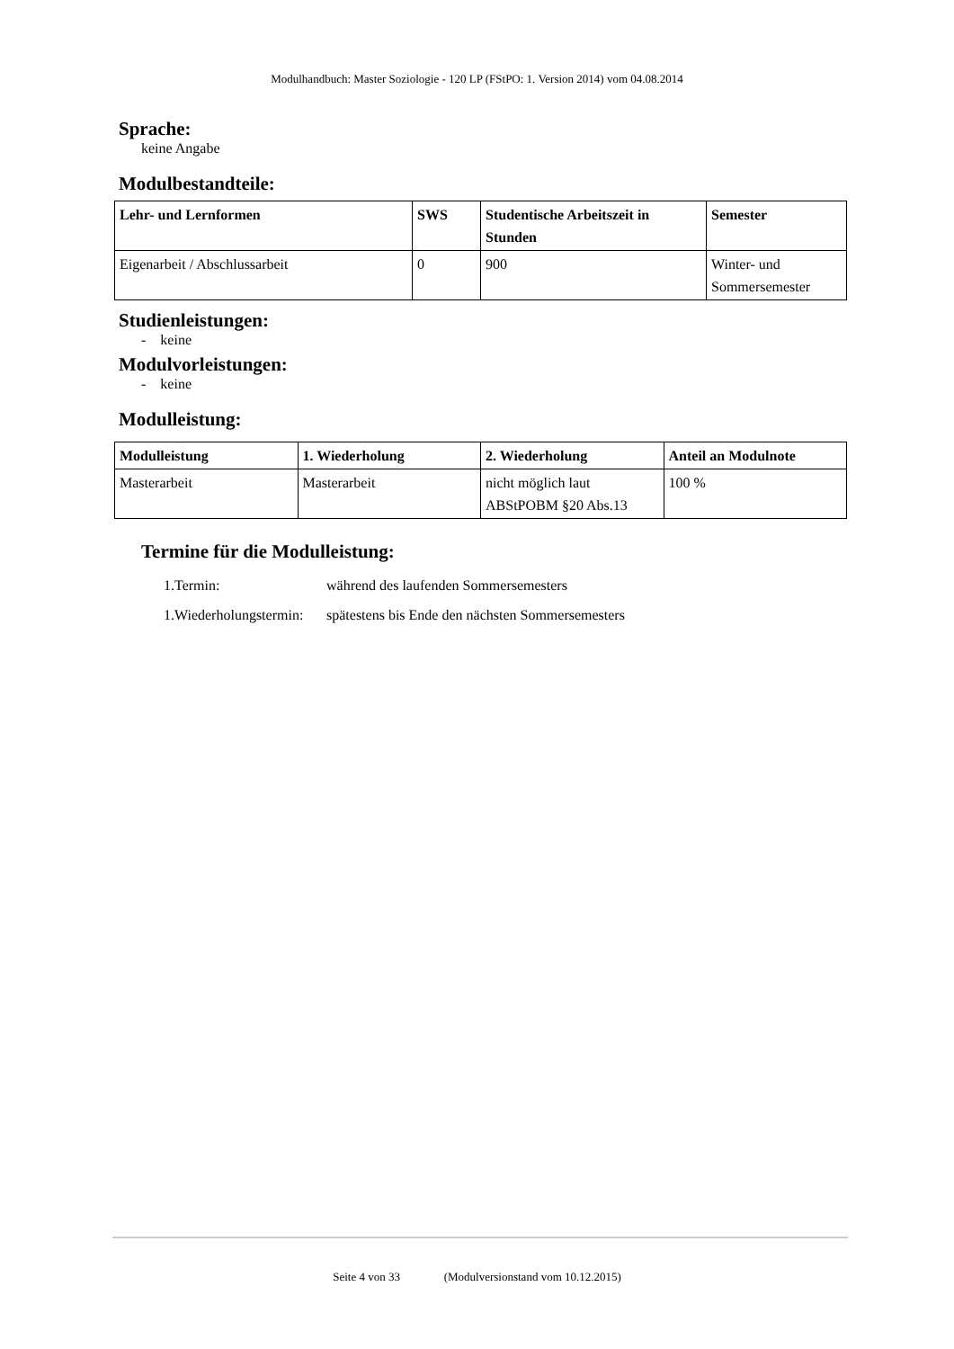Modulhandbuch: Master Soziologie - 120 LP (FStPO: 1. Version 2014) vom 04.08.2014
Sprache:
keine Angabe
Modulbestandteile:
| Lehr- und Lernformen | SWS | Studentische Arbeitszeit in Stunden | Semester |
| --- | --- | --- | --- |
| Eigenarbeit / Abschlussarbeit | 0 | 900 | Winter- und Sommersemester |
Studienleistungen:
- keine
Modulvorleistungen:
- keine
Modulleistung:
| Modulleistung | 1. Wiederholung | 2. Wiederholung | Anteil an Modulnote |
| --- | --- | --- | --- |
| Masterarbeit | Masterarbeit | nicht möglich laut ABStPOBM §20 Abs.13 | 100 % |
Termine für die Modulleistung:
| 1.Termin: | während des laufenden Sommersemesters |
| 1.Wiederholungstermin: | spätestens bis Ende den nächsten Sommersemesters |
Seite 4 von 33 (Modulversionstand vom 10.12.2015)